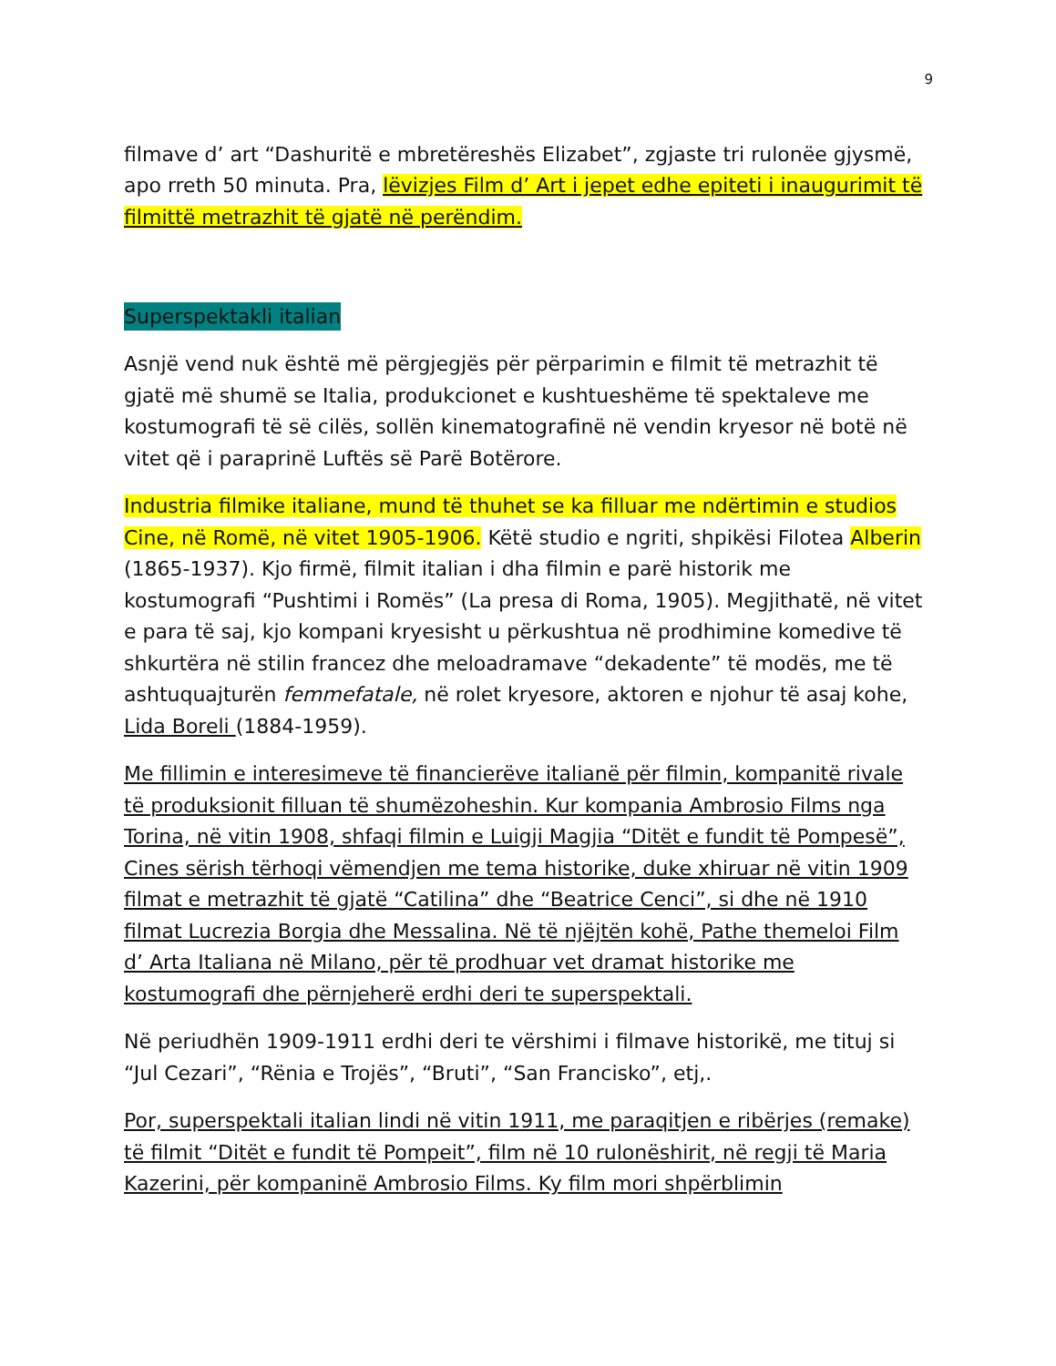9
filmave d’ art “Dashuritë e mbretëreshës Elizabet”, zgjaste tri rulonëe gjysmë, apo rreth 50 minuta. Pra, lëvizjes Film d’ Art i jepet edhe epiteti i inaugurimit të filmittë metrazhit të gjatë në perëndim.
Superspektakli italian
Asnjë vend nuk është më përgjegjës për përparimin e filmit të metrazhit të gjatë më shumë se Italia, produkcionet e kushtueshëme të spektaleve me kostumografi të së cilës, sollën kinematografinë në vendin kryesor në botë në vitet që i paraprinë Luftës së Parë Botërore.
Industria filmike italiane, mund të thuhet se ka filluar me ndërtimin e studios Cine, në Romë, në vitet 1905-1906. Këtë studio e ngriti, shpikësi Filotea Alberin (1865-1937). Kjo firmë, filmit italian i dha filmin e parë historik me kostumografi “Pushtimi i Romës” (La presa di Roma, 1905). Megjithatë, në vitet e para të saj, kjo kompani kryesisht u përkushtua në prodhimine komedive të shkurtëra në stilin francez dhe meloadramave “dekadente” të modës, me të ashtuquajturën femmefatale, në rolet kryesore, aktoren e njohur të asaj kohe, Lida Boreli (1884-1959).
Me fillimin e interesimeve të financierëve italianë për filmin, kompanitë rivale të produksionit filluan të shumëzoheshin. Kur kompania Ambrosio Films nga Torina, në vitin 1908, shfaqi filmin e Luigji Magjia “Ditët e fundit të Pompesë”, Cines sërish tërhoqi vëmendjen me tema historike, duke xhiruar në vitin 1909 filmat e metrazhit të gjatë “Catilina” dhe “Beatrice Cenci”, si dhe në 1910 filmat Lucrezia Borgia dhe Messalina. Në të njëjtën kohë, Pathe themeloi Film d’ Arta Italiana në Milano, për të prodhuar vet dramat historike me kostumografi dhe përnjeherë erdhi deri te superspektali.
Në periudhën 1909-1911 erdhi deri te vërshimi i filmave historikë, me tituj si “Jul Cezari”, “Rënia e Trojës”, “Bruti”, “San Francisko”, etj,.
Por, superspektali italian lindi në vitin 1911, me paraqitjen e ribërjes (remake) të filmit “Ditët e fundit të Pompeit”, film në 10 rulonëshirit, në regji të Maria Kazerini, për kompaninë Ambrosio Films. Ky film mori shpërblimin